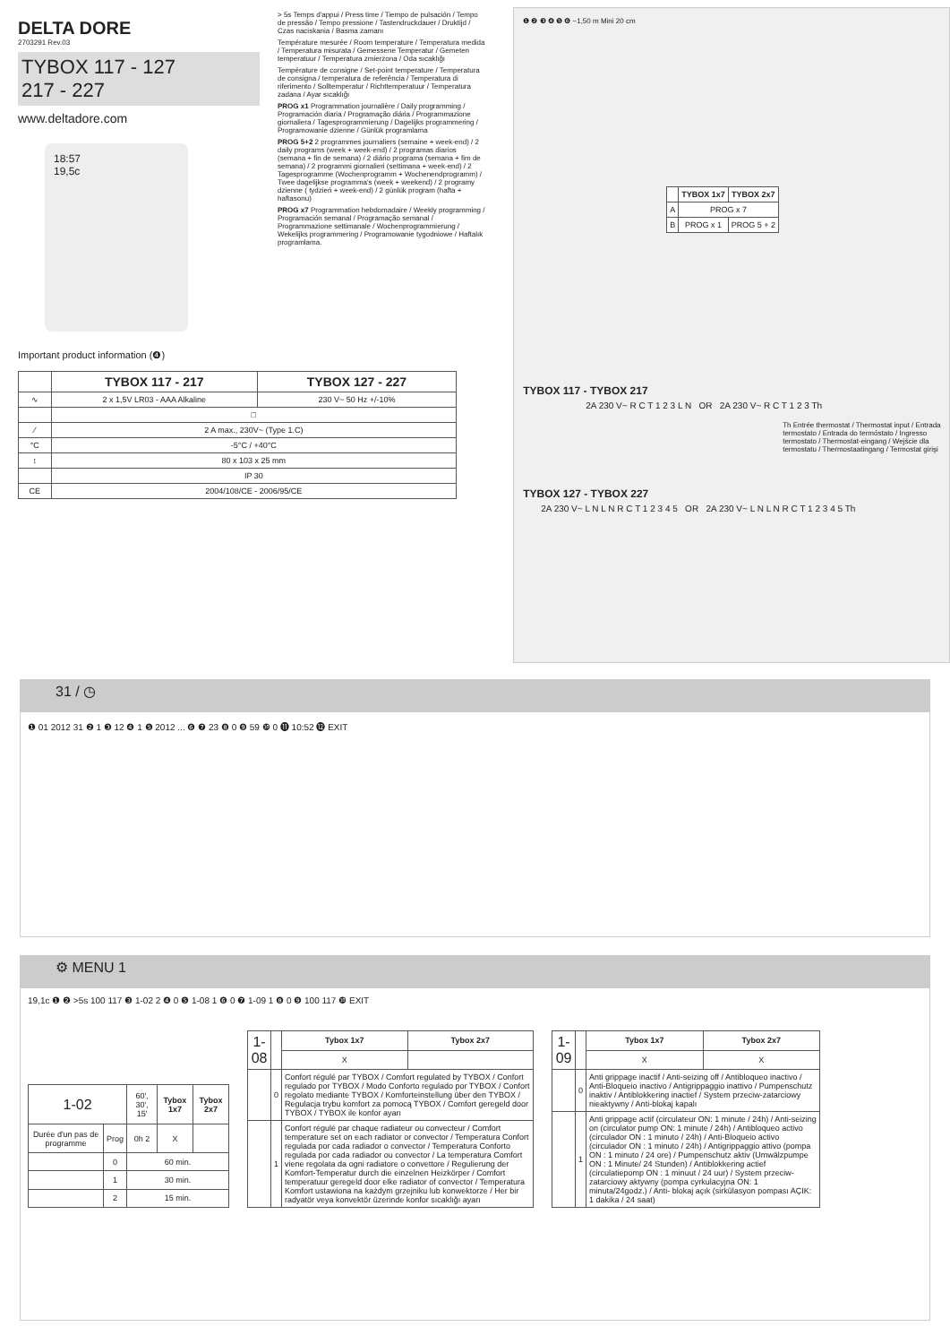DELTA DORE
2703291 Rev.03
TYBOX 117 - 127
217 - 227
www.deltadore.com
18:57
19,5c
Important product information (❹)
| | TYBOX 117 - 217 | TYBOX 127 - 227 |
| --- | --- | --- |
| ∿ | 2 x 1,5V LR03 - AAA Alkaline | 230 V~ 50 Hz +/-10% |
| | □ | |
| ⁄ | 2 A max., 230V~ (Type 1.C) | |
| °C | -5°C / +40°C | |
| ↕ | 80 x 103 x 25 mm | |
| | IP 30 | |
| CE | 2004/108/CE - 2006/95/CE | |
> 5s Temps d'appui / Press time / Tiempo de pulsación / Tempo de pressão / Tempo pressione / Tastendruckdauer / Druktijd / Czas naciskania / Basma zamanı
Température mesurée / Room temperature / Temperatura medida / Temperatura misurata / Gemessene Temperatur / Gemeten temperatuur / Temperatura zmierzona / Oda sıcaklığı
Température de consigne / Set-point temperature / Temperatura de consigna / temperatura de referência / Temperatura di riferimento / Solltemperatur / Richttemperatuur / Temperatura zadana / Ayar sıcaklığı
PROG x1 Programmation journalière / Daily programming / Programación diaria / Programação diária / Programmazione giornaliera / Tagesprogrammierung / Dagelijks programmering / Programowanie dzienne / Günlük programlama
PROG 5+2 2 programmes journaliers (semaine + week-end) / 2 daily programs (week + week-end) / 2 programas diarios (semana + fin de semana) / 2 diário programa (semana + fim de semana) / 2 programmi giornalieri (settimana + week-end) / 2 Tagesprogramme (Wochenprogramm + Wochenendprogramm) / Twee dagelijkse programma's (week + weekend) / 2 programy dzienne ( tydzień + week-end) / 2 günlük program (hafta + haftasonu)
PROG x7 Programmation hebdomadaire / Weekly programming / Programación semanal / Programação semanal / Programmazione settimanale / Wochenprogrammierung / Wekelijks programmering / Programowanie tygodniowe / Haftalık programlama.
❶ ❷ ❸ ❹ ❺ ❻ ~1,50 m Mini 20 cm
| | TYBOX 1x7 | TYBOX 2x7 |
| --- | --- | --- |
| A | PROG x 7 | |
| B | PROG x 1 | PROG 5 + 2 |
TYBOX 117 - TYBOX 217
2A 230 V~ R C T 1 2 3 L N OR 2A 230 V~ R C T 1 2 3 Th
Th Entrée thermostat / Thermostat input / Entrada termostato / Entrada do termóstato / Ingresso termostato / Thermostat-eingang / Wejście dla termostatu / Thermostaatingang / Termostat girişi
TYBOX 127 - TYBOX 227
2A 230 V~ L N L N R C T 1 2 3 4 5 OR 2A 230 V~ L N L N R C T 1 2 3 4 5 Th
31 / ◷
❶ 01 2012 31 ❷ 1 ❸ 12 ❹ 1 ❺ 2012 ... ❻ ❼ 23 ❽ 0 ❾ 59 ❿ 0 ⓫ 10:52 ⓬ EXIT
⚙ MENU 1
19,1c ❶ ❷ >5s 100 117 ❸ 1-02 2 ❹ 0 ❺ 1-08 1 ❻ 0 ❼ 1-09 1 ❽ 0 ❾ 100 117 ❿ EXIT
| 1-02 | | 60', 30', 15' | Tybox 1x7 | Tybox 2x7 |
| Durée d'un pas de programme | Prog | 0h 2 | X | |
| | 0 | 60 min. | | |
| | 1 | 30 min. | | |
| | 2 | 15 min. | | |
| 1-08 | | Tybox 1x7 | Tybox 2x7 |
| | | X | |
| | 0 | Confort régulé par TYBOX / Comfort regulated by TYBOX / Confort regulado por TYBOX / Modo Conforto regulado por TYBOX / Confort regolato mediante TYBOX / Komforteinstellung über den TYBOX / Regulacja trybu komfort za pomocą TYBOX / Comfort geregeld door TYBOX / TYBOX ile konfor ayarı | |
| | 1 | Confort régulé par chaque radiateur ou convecteur / Comfort temperature set on each radiator or convector / Temperatura Confort regulada por cada radiador o convector / Temperatura Conforto regulada por cada radiador ou convector / La temperatura Comfort viene regolata da ogni radiatore o convettore / Regulierung der Komfort-Temperatur durch die einzelnen Heizkörper / Comfort temperatuur geregeld door elke radiator of convector / Temperatura Komfort ustawiona na każdym grzejniku lub konwektorze / Her bir radyatör veya konvektör üzerinde konfor sıcaklığı ayarı | |
| 1-09 | | Tybox 1x7 | Tybox 2x7 |
| | | X | X |
| | 0 | Anti grippage inactif / Anti-seizing off / Antibloqueo inactivo / Anti-Bloqueio inactivo / Antigrippaggio inattivo / Pumpenschutz inaktiv / Antiblokkering inactief / System przeciw-zatarciowy nieaktywny / Anti-blokaj kapalı | |
| | 1 | Anti grippage actif (circulateur ON: 1 minute / 24h) / Anti-seizing on (circulator pump ON: 1 minute / 24h) / Antibloqueo activo (circulador ON : 1 minuto / 24h) / Anti-Bloqueio activo (circulador ON : 1 minuto / 24h) / Antigrippaggio attivo (pompa ON : 1 minuto / 24 ore) / Pumpenschutz aktiv (Umwälzpumpe ON : 1 Minute/ 24 Stunden) / Antiblokkering actief (circulatiepomp ON : 1 minuut / 24 uur) / System przeciw-zatarciowy aktywny (pompa cyrkulacyjna ON: 1 minuta/24godz.) / Anti- blokaj açık (sirkülasyon pompası AÇIK: 1 dakika / 24 saat) | |